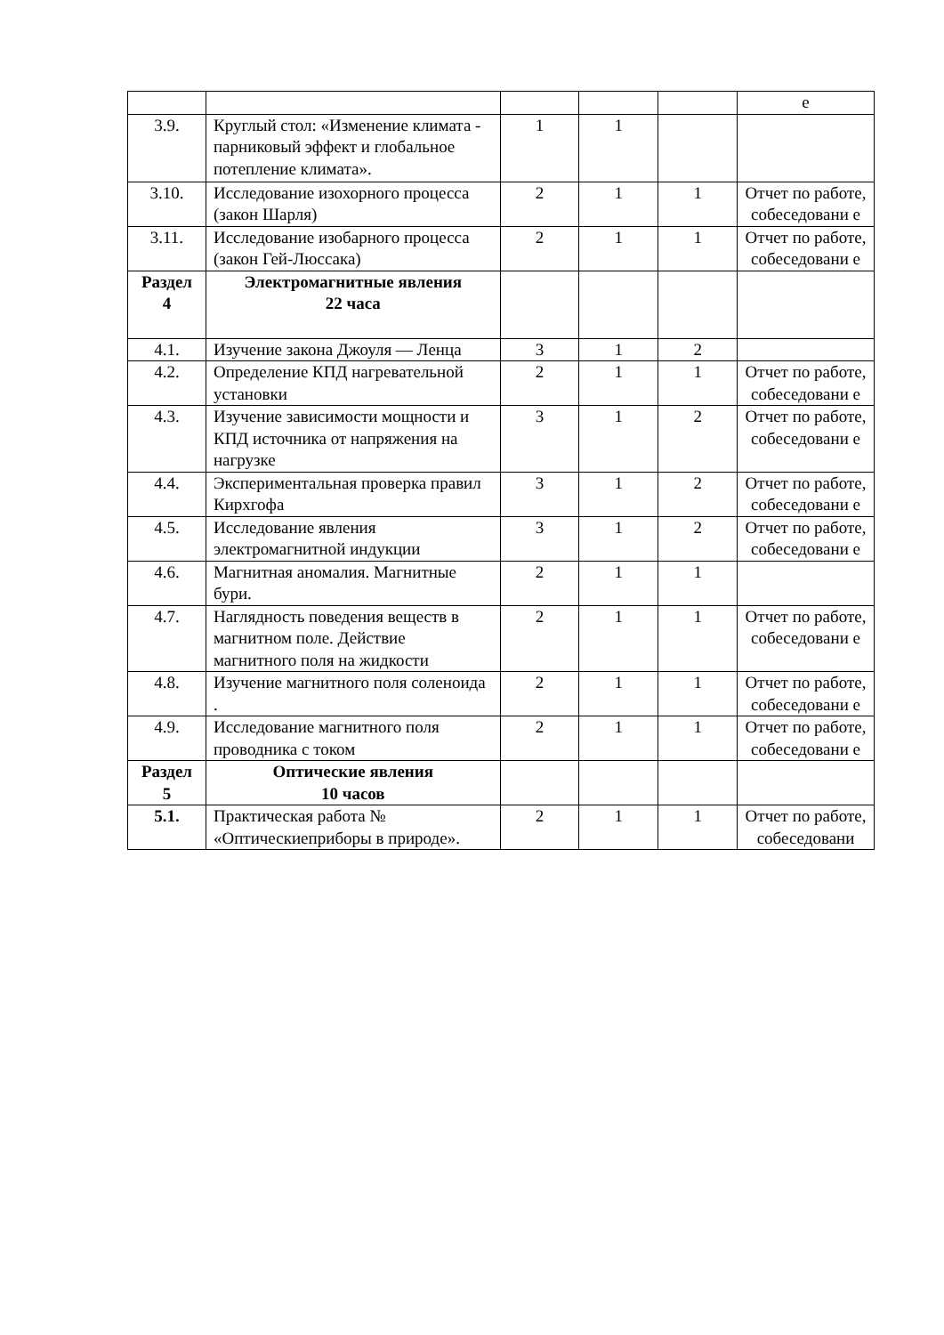| | | | | | е |
| 3.9. | Круглый стол: «Изменение климата - парниковый эффект и глобальное потепление климата». | 1 | 1 | | |
| 3.10. | Исследование изохорного процесса (закон Шарля) | 2 | 1 | 1 | Отчет по работе, собеседовани е |
| 3.11. | Исследование изобарного процесса (закон Гей-Люссака) | 2 | 1 | 1 | Отчет по работе, собеседовани е |
| Раздел 4 | Электромагнитные явления 22 часа | | | | |
| 4.1. | Изучение закона Джоуля — Ленца | 3 | 1 | 2 | |
| 4.2. | Определение КПД нагревательной установки | 2 | 1 | 1 | Отчет по работе, собеседовани е |
| 4.3. | Изучение зависимости мощности и КПД источника от напряжения на нагрузке | 3 | 1 | 2 | Отчет по работе, собеседовани е |
| 4.4. | Экспериментальная проверка правил Кирхгофа | 3 | 1 | 2 | Отчет по работе, собеседовани е |
| 4.5. | Исследование явления электромагнитной индукции | 3 | 1 | 2 | Отчет по работе, собеседовани е |
| 4.6. | Магнитная аномалия. Магнитные бури. | 2 | 1 | 1 | |
| 4.7. | Наглядность поведения веществ в магнитном поле. Действие магнитного поля на жидкости | 2 | 1 | 1 | Отчет по работе, собеседовани е |
| 4.8. | Изучение магнитного поля соленоида . | 2 | 1 | 1 | Отчет по работе, собеседовани е |
| 4.9. | Исследование магнитного поля проводника с током | 2 | 1 | 1 | Отчет по работе, собеседовани е |
| Раздел 5 | Оптические явления 10 часов | | | | |
| 5.1. | Практическая работа № «Оптическиеприборы в природе». | 2 | 1 | 1 | Отчет по работе, собеседовани |